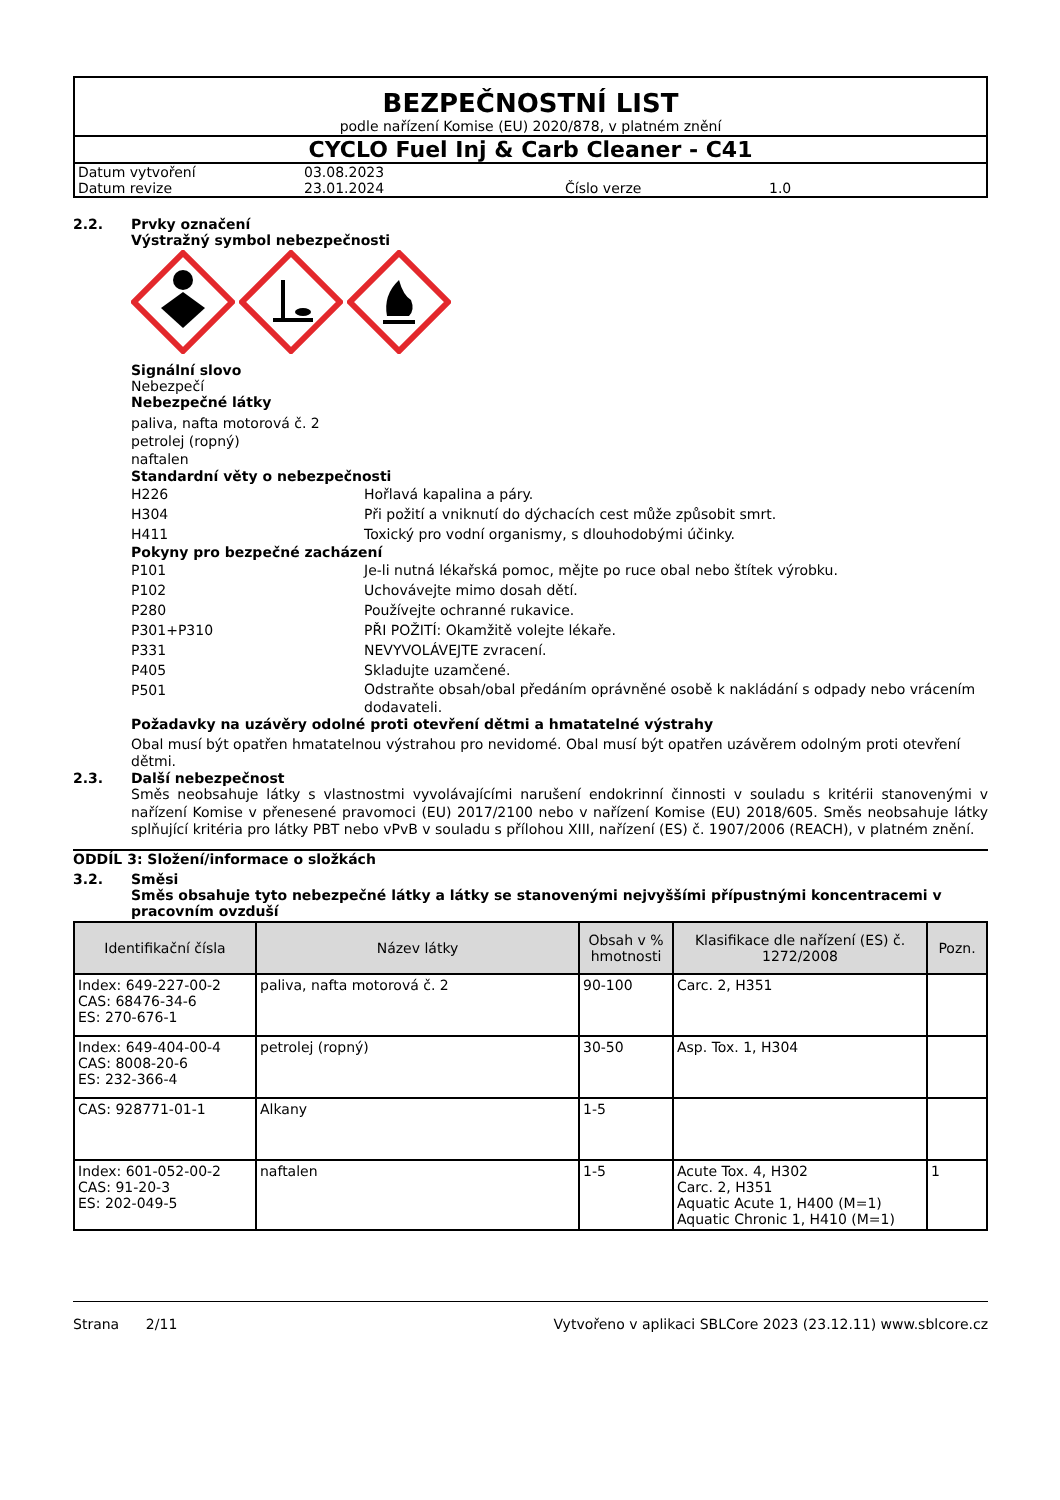BEZPEČNOSTNÍ LIST
podle nařízení Komise (EU) 2020/878, v platném znění
CYCLO Fuel Inj & Carb Cleaner - C41
| Datum vytvoření | 03.08.2023 | | |
| Datum revize | 23.01.2024 | Číslo verze | 1.0 |
2.2. Prvky označení
Výstražný symbol nebezpečnosti
Signální slovo
Nebezpečí
Nebezpečné látky
paliva, nafta motorová č. 2
petrolej (ropný)
naftalen
Standardní věty o nebezpečnosti
H226 Hořlavá kapalina a páry.
H304 Při požití a vniknutí do dýchacích cest může způsobit smrt.
H411 Toxický pro vodní organismy, s dlouhodobými účinky.
Pokyny pro bezpečné zacházení
P101 Je-li nutná lékařská pomoc, mějte po ruce obal nebo štítek výrobku.
P102 Uchovávejte mimo dosah dětí.
P280 Používejte ochranné rukavice.
P301+P310 PŘI POŽITÍ: Okamžitě volejte lékaře.
P331 NEVYVOLÁVEJTE zvracení.
P405 Skladujte uzamčené.
P501
Odstraňte obsah/obal předáním oprávněné osobě k nakládání s odpady nebo vrácením dodavateli.
Požadavky na uzávěry odolné proti otevření dětmi a hmatatelné výstrahy
Obal musí být opatřen hmatatelnou výstrahou pro nevidomé. Obal musí být opatřen uzávěrem odolným proti otevření dětmi.
2.3. Další nebezpečnost
Směs neobsahuje látky s vlastnostmi vyvolávajícími narušení endokrinní činnosti v souladu s kritérii stanovenými v nařízení Komise v přenesené pravomoci (EU) 2017/2100 nebo v nařízení Komise (EU) 2018/605. Směs neobsahuje látky splňující kritéria pro látky PBT nebo vPvB v souladu s přílohou XIII, nařízení (ES) č. 1907/2006 (REACH), v platném znění.
ODDÍL 3: Složení/informace o složkách
3.2. Směsi
Směs obsahuje tyto nebezpečné látky a látky se stanovenými nejvyššími přípustnými koncentracemi v pracovním ovzduší
| Identifikační čísla | Název látky | Obsah v % hmotnosti | Klasifikace dle nařízení (ES) č. 1272/2008 | Pozn. |
| --- | --- | --- | --- | --- |
| Index: 649-227-00-2 CAS: 68476-34-6 ES: 270-676-1 | paliva, nafta motorová č. 2 | 90-100 | Carc. 2, H351 | |
| Index: 649-404-00-4 CAS: 8008-20-6 ES: 232-366-4 | petrolej (ropný) | 30-50 | Asp. Tox. 1, H304 | |
| CAS: 928771-01-1 | Alkany | 1-5 | | |
| Index: 601-052-00-2 CAS: 91-20-3 ES: 202-049-5 | naftalen | 1-5 | Acute Tox. 4, H302 Carc. 2, H351 Aquatic Acute 1, H400 (M=1) Aquatic Chronic 1, H410 (M=1) | 1 |
Strana 2/11 Vytvořeno v aplikaci SBLCore 2023 (23.12.11) www.sblcore.cz